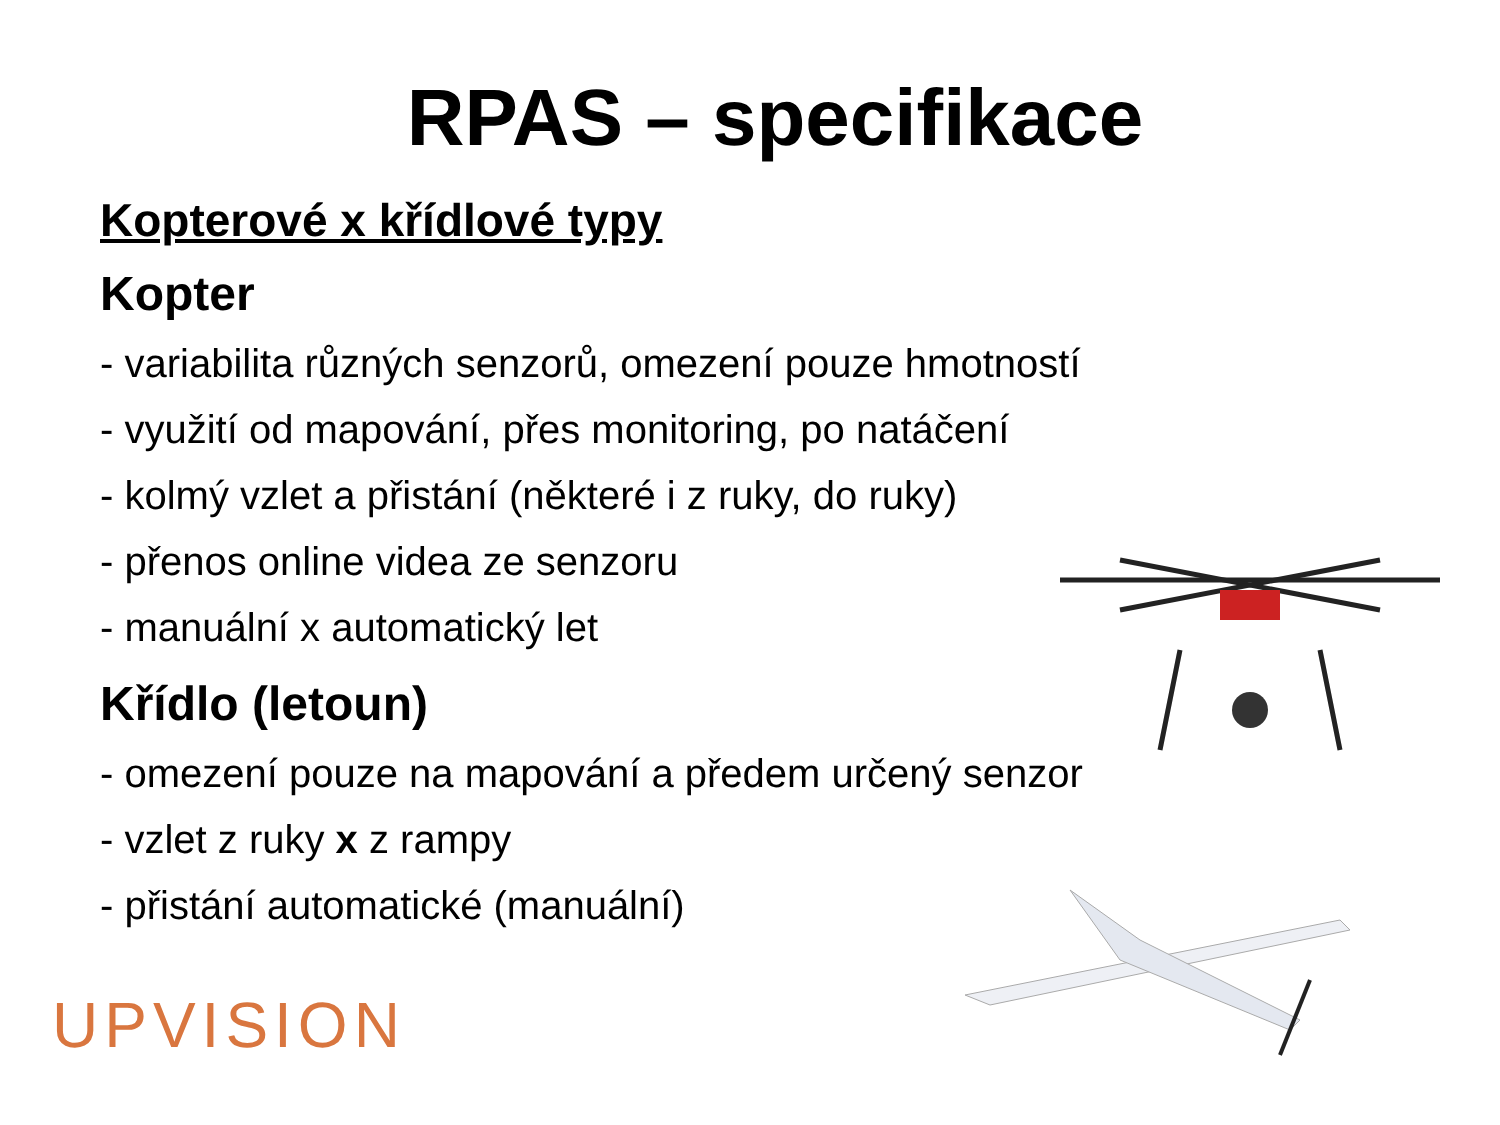RPAS – specifikace
Kopterové x křídlové typy
Kopter
- variabilita různých senzorů, omezení pouze hmotností
- využití od mapování, přes monitoring, po natáčení
- kolmý vzlet a přistání (některé i z ruky, do ruky)
- přenos online videa ze senzoru
- manuální x automatický let
Křídlo (letoun)
- omezení pouze na mapování a předem určený senzor
- vzlet z ruky x z rampy
- přistání automatické (manuální)
UPVISION